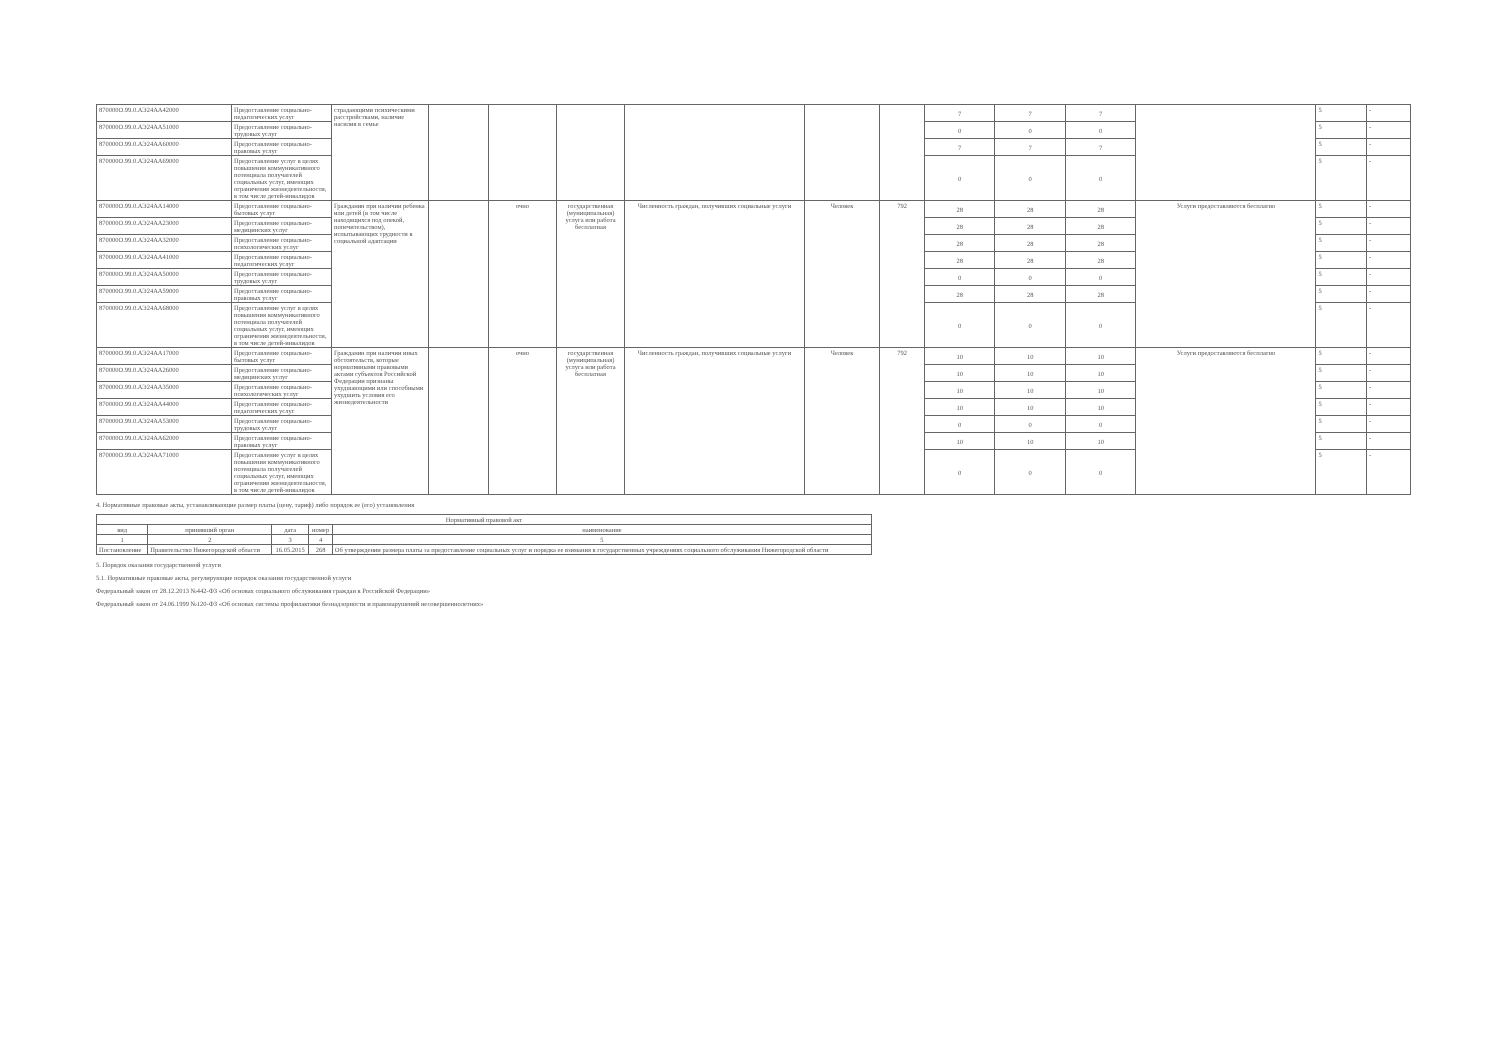| 870000О.99.0.АЭ24АА42000 | Предоставление социально-педагогических услуг | страдающими психическими расстройствами, наличие насилия в семье | | | | | | | 7 | 7 | 7 | | 5 | - |
| 870000О.99.0.АЭ24АА51000 | Предоставление социально-трудовых услуг | | | | | | | | 0 | 0 | 0 | | 5 | - |
| 870000О.99.0.АЭ24АА60000 | Предоставление социально-правовых услуг | | | | | | | | 7 | 7 | 7 | | 5 | - |
| 870000О.99.0.АЭ24АА69000 | Предоставление услуг в целях повышения коммуникативного потенциала получателей социальных услуг, имеющих ограничения жизнедеятельности, в том числе детей-инвалидов | | | | | | | | 0 | 0 | 0 | | 5 | - |
| 870000О.99.0.АЭ24АА14000 | Предоставление социально-бытовых услуг | Гражданин при наличии ребенка или детей (в том числе находящихся под опекой, попечительством), испытывающих трудности в социальной адаптации | | очно | государственная (муниципальная) услуга или работа бесплатная | Численность граждан, получивших социальные услуги | Человек | 792 | 28 | 28 | 28 | Услуги предоставляются бесплатно | 5 | - |
| 870000О.99.0.АЭ24АА23000 | Предоставление социально-медицинских услуг | | | | | | | | 28 | 28 | 28 | | 5 | - |
| 870000О.99.0.АЭ24АА32000 | Предоставление социально-психологических услуг | | | | | | | | 28 | 28 | 28 | | 5 | - |
| 870000О.99.0.АЭ24АА41000 | Предоставление социально-педагогических услуг | | | | | | | | 28 | 28 | 28 | | 5 | - |
| 870000О.99.0.АЭ24АА50000 | Предоставление социально-трудовых услуг | | | | | | | | 0 | 0 | 0 | | 5 | - |
| 870000О.99.0.АЭ24АА59000 | Предоставление социально-правовых услуг | | | | | | | | 28 | 28 | 28 | | 5 | - |
| 870000О.99.0.АЭ24АА68000 | Предоставление услуг в целях повышения коммуникативного потенциала получателей социальных услуг, имеющих ограничения жизнедеятельности, в том числе детей-инвалидов | | | | | | | | 0 | 0 | 0 | | 5 | - |
| 870000О.99.0.АЭ24АА17000 | Предоставление социально-бытовых услуг | Гражданин при наличии иных обстоятельств, которые нормативными правовыми актами субъектов Российской Федерации признаны ухудшающими или способными ухудшить условия его жизнедеятельности | | очно | государственная (муниципальная) услуга или работа бесплатная | Численность граждан, получивших социальные услуги | Человек | 792 | 10 | 10 | 10 | Услуги предоставляются бесплатно | 5 | - |
| 870000О.99.0.АЭ24АА26000 | Предоставление социально-медицинских услуг | | | | | | | | 10 | 10 | 10 | | 5 | - |
| 870000О.99.0.АЭ24АА35000 | Предоставление социально-психологических услуг | | | | | | | | 10 | 10 | 10 | | 5 | - |
| 870000О.99.0.АЭ24АА44000 | Предоставление социально-педагогических услуг | | | | | | | | 10 | 10 | 10 | | 5 | - |
| 870000О.99.0.АЭ24АА53000 | Предоставление социально-трудовых услуг | | | | | | | | 0 | 0 | 0 | | 5 | - |
| 870000О.99.0.АЭ24АА62000 | Предоставление социально-правовых услуг | | | | | | | | 10 | 10 | 10 | | 5 | - |
| 870000О.99.0.АЭ24АА71000 | Предоставление услуг в целях повышения коммуникативного потенциала получателей социальных услуг, имеющих ограничения жизнедеятельности, в том числе детей-инвалидов | | | | | | | | 0 | 0 | 0 | | 5 | - |
4. Нормативные правовые акты, устанавливающие размер платы (цену, тариф) либо порядок ее (его) установления
| Нормативный правовой акт | | | | |
| --- | --- | --- | --- | --- |
| вид | принявший орган | дата | номер | наименование |
| 1 | 2 | 3 | 4 | 5 |
| Постановление | Правительство Нижегородской области | 16.05.2015 | 268 | Об утверждении размера платы за предоставление социальных услуг и порядка ее взимания в государственных учреждениях социального обслуживания Нижегородской области |
5. Порядок оказания государственной услуги
5.1. Нормативные правовые акты, регулирующие порядок оказания государственной услуги
Федеральный закон от 28.12.2013 №442-ФЗ «Об основах социального обслуживания граждан в Российской Федерации»
Федеральный закон от 24.06.1999 №120-ФЗ «Об основах системы профилактики безнадзорности и правонарушений несовершеннолетних»